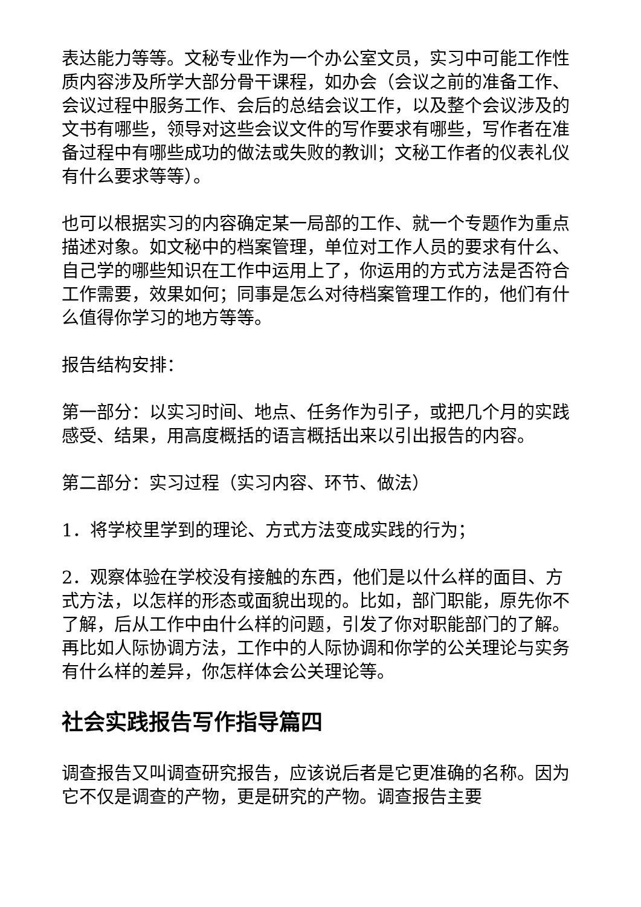表达能力等等。文秘专业作为一个办公室文员，实习中可能工作性质内容涉及所学大部分骨干课程，如办会（会议之前的准备工作、会议过程中服务工作、会后的总结会议工作，以及整个会议涉及的文书有哪些，领导对这些会议文件的写作要求有哪些，写作者在准备过程中有哪些成功的做法或失败的教训；文秘工作者的仪表礼仪有什么要求等等）。
也可以根据实习的内容确定某一局部的工作、就一个专题作为重点描述对象。如文秘中的档案管理，单位对工作人员的要求有什么、自己学的哪些知识在工作中运用上了，你运用的方式方法是否符合工作需要，效果如何；同事是怎么对待档案管理工作的，他们有什么值得你学习的地方等等。
报告结构安排：
第一部分：以实习时间、地点、任务作为引子，或把几个月的实践感受、结果，用高度概括的语言概括出来以引出报告的内容。
第二部分：实习过程（实习内容、环节、做法）
1．将学校里学到的理论、方式方法变成实践的行为；
2．观察体验在学校没有接触的东西，他们是以什么样的面目、方式方法，以怎样的形态或面貌出现的。比如，部门职能，原先你不了解，后从工作中由什么样的问题，引发了你对职能部门的了解。再比如人际协调方法，工作中的人际协调和你学的公关理论与实务有什么样的差异，你怎样体会公关理论等。
社会实践报告写作指导篇四
调查报告又叫调查研究报告，应该说后者是它更准确的名称。因为它不仅是调查的产物，更是研究的产物。调查报告主要